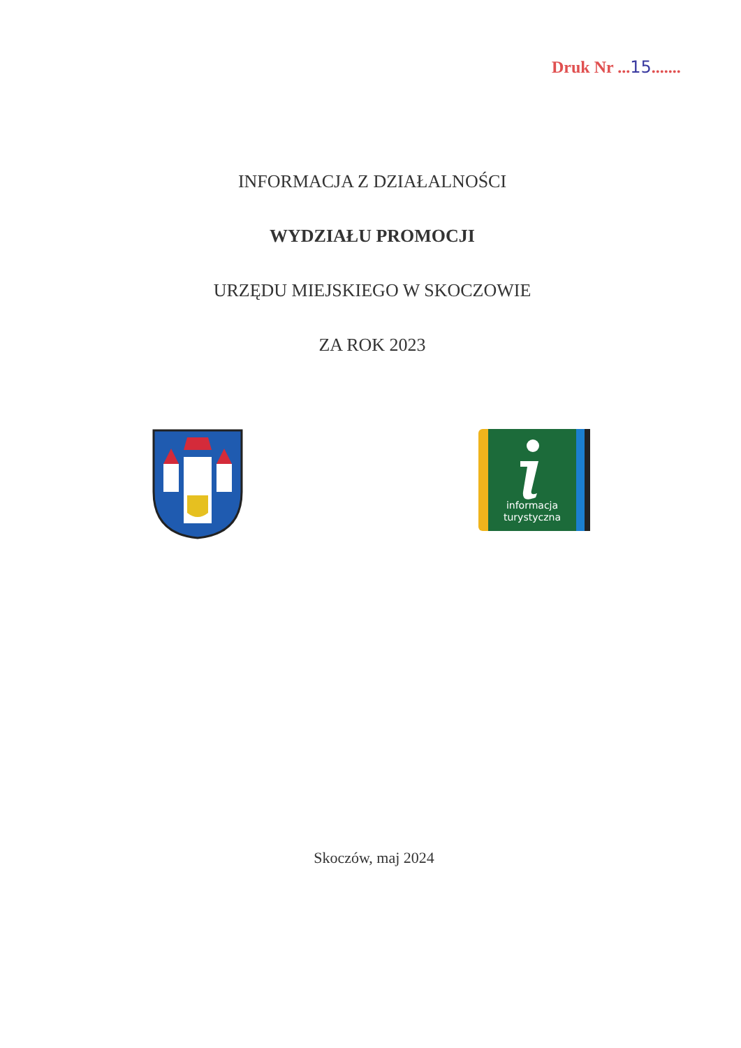Druk Nr ...15.......
INFORMACJA Z DZIAŁALNOŚCI
WYDZIAŁU PROMOCJI
URZĘDU MIEJSKIEGO W SKOCZOWIE
ZA ROK 2023
informacja
turystyczna
Skoczów, maj 2024